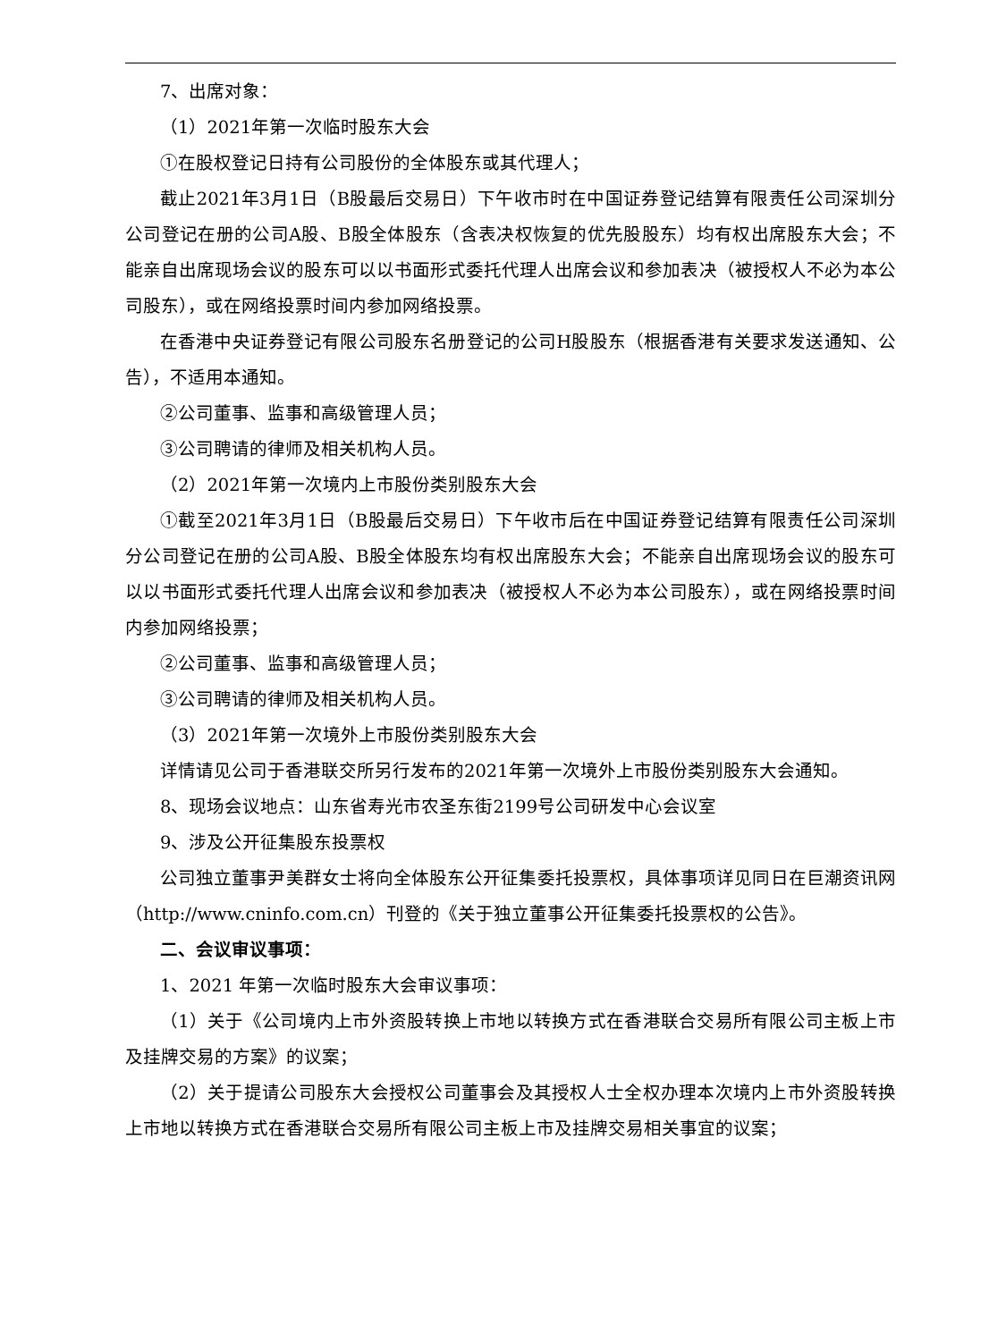7、出席对象：
（1）2021年第一次临时股东大会
①在股权登记日持有公司股份的全体股东或其代理人；
截止2021年3月1日（B股最后交易日）下午收市时在中国证券登记结算有限责任公司深圳分公司登记在册的公司A股、B股全体股东（含表决权恢复的优先股股东）均有权出席股东大会；不能亲自出席现场会议的股东可以以书面形式委托代理人出席会议和参加表决（被授权人不必为本公司股东），或在网络投票时间内参加网络投票。
在香港中央证券登记有限公司股东名册登记的公司H股股东（根据香港有关要求发送通知、公告），不适用本通知。
②公司董事、监事和高级管理人员；
③公司聘请的律师及相关机构人员。
（2）2021年第一次境内上市股份类别股东大会
①截至2021年3月1日（B股最后交易日）下午收市后在中国证券登记结算有限责任公司深圳分公司登记在册的公司A股、B股全体股东均有权出席股东大会；不能亲自出席现场会议的股东可以以书面形式委托代理人出席会议和参加表决（被授权人不必为本公司股东），或在网络投票时间内参加网络投票；
②公司董事、监事和高级管理人员；
③公司聘请的律师及相关机构人员。
（3）2021年第一次境外上市股份类别股东大会
详情请见公司于香港联交所另行发布的2021年第一次境外上市股份类别股东大会通知。
8、现场会议地点：山东省寿光市农圣东街2199号公司研发中心会议室
9、涉及公开征集股东投票权
公司独立董事尹美群女士将向全体股东公开征集委托投票权，具体事项详见同日在巨潮资讯网（http://www.cninfo.com.cn）刊登的《关于独立董事公开征集委托投票权的公告》。
二、会议审议事项：
1、2021 年第一次临时股东大会审议事项：
（1）关于《公司境内上市外资股转换上市地以转换方式在香港联合交易所有限公司主板上市及挂牌交易的方案》的议案；
（2）关于提请公司股东大会授权公司董事会及其授权人士全权办理本次境内上市外资股转换上市地以转换方式在香港联合交易所有限公司主板上市及挂牌交易相关事宜的议案；